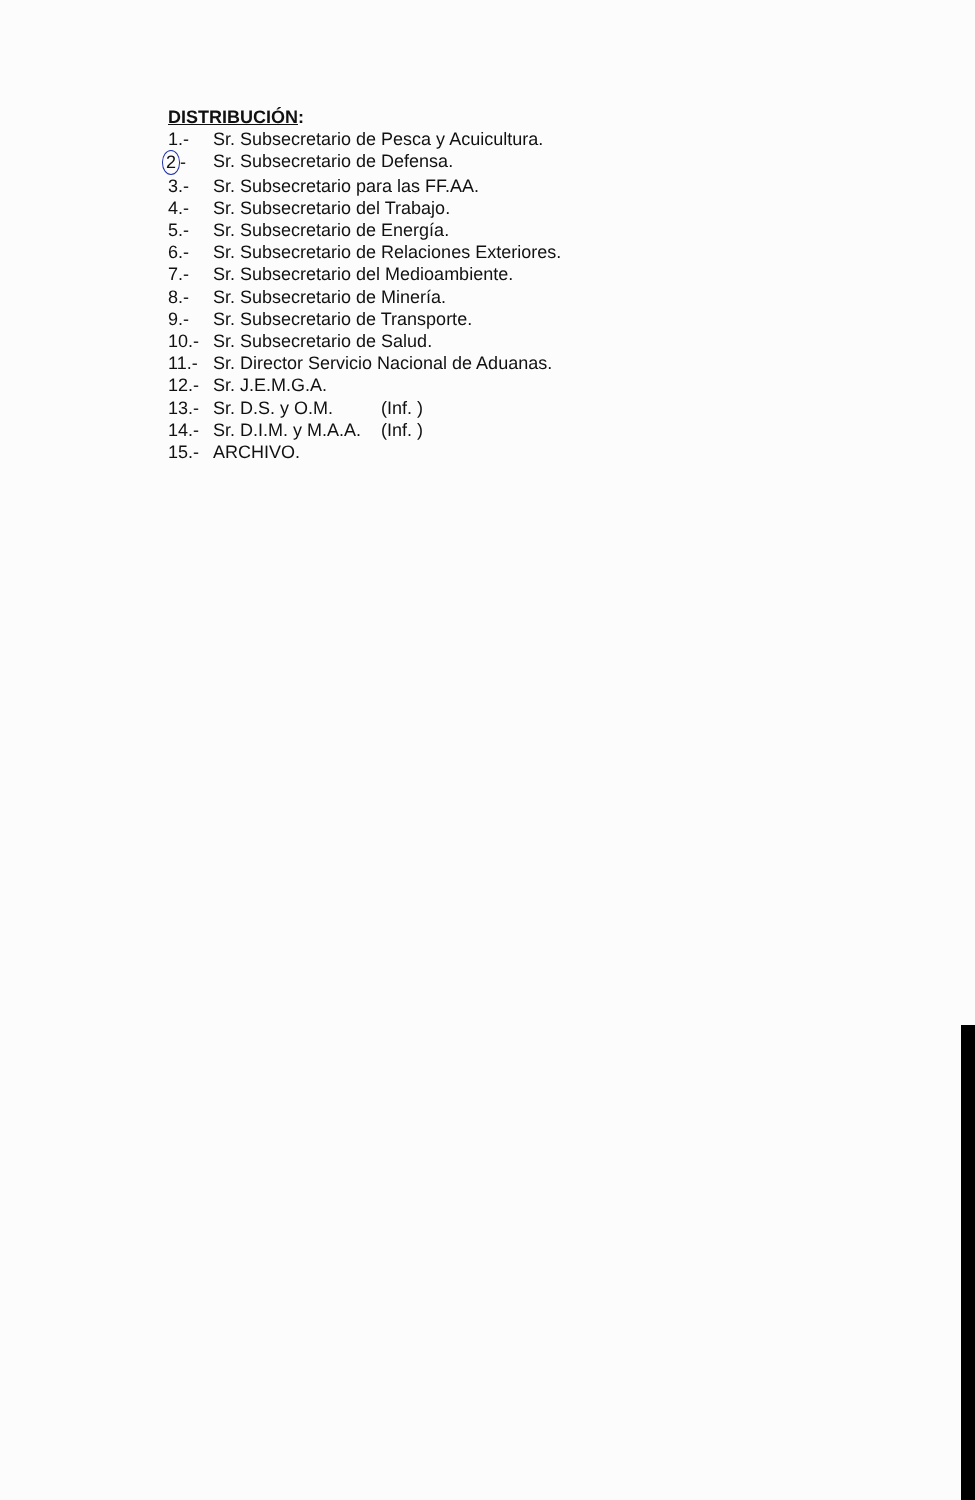DISTRIBUCIÓN:
1.- Sr. Subsecretario de Pesca y Acuicultura.
2 - Sr. Subsecretario de Defensa.
3.- Sr. Subsecretario para las FF.AA.
4.- Sr. Subsecretario del Trabajo.
5.- Sr. Subsecretario de Energía.
6.- Sr. Subsecretario de Relaciones Exteriores.
7.- Sr. Subsecretario del Medioambiente.
8.- Sr. Subsecretario de Minería.
9.- Sr. Subsecretario de Transporte.
10.- Sr. Subsecretario de Salud.
11.- Sr. Director Servicio Nacional de Aduanas.
12.- Sr. J.E.M.G.A.
13.- Sr. D.S. y O.M. (Inf. )
14.- Sr. D.I.M. y M.A.A. (Inf. )
15.- ARCHIVO.